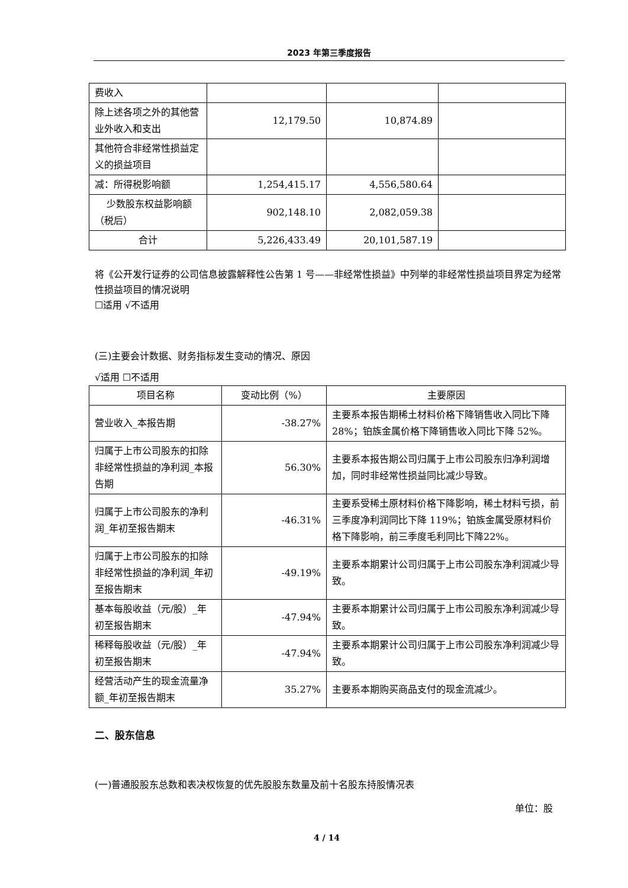2023 年第三季度报告
| 费收入 | | | |
| 除上述各项之外的其他营业外收入和支出 | 12,179.50 | 10,874.89 | |
| 其他符合非经常性损益定义的损益项目 | | | |
| 减：所得税影响额 | 1,254,415.17 | 4,556,580.64 | |
| 少数股东权益影响额（税后） | 902,148.10 | 2,082,059.38 | |
| 合计 | 5,226,433.49 | 20,101,587.19 | |
将《公开发行证券的公司信息披露解释性公告第 1 号——非经常性损益》中列举的非经常性损益项目界定为经常性损益项目的情况说明
☐适用 √不适用
(三)主要会计数据、财务指标发生变动的情况、原因
√适用 ☐不适用
| 项目名称 | 变动比例（%） | 主要原因 |
| --- | --- | --- |
| 营业收入_本报告期 | -38.27% | 主要系本报告期稀土材料价格下降销售收入同比下降 28%；铂族金属价格下降销售收入同比下降 52%。 |
| 归属于上市公司股东的扣除非经常性损益的净利润_本报告期 | 56.30% | 主要系本报告期公司归属于上市公司股东归净利润增加，同时非经常性损益同比减少导致。 |
| 归属于上市公司股东的净利润_年初至报告期末 | -46.31% | 主要系受稀土原材料价格下降影响，稀土材料亏损，前三季度净利润同比下降 119%；铂族金属受原材料价格下降影响，前三季度毛利同比下降22%。 |
| 归属于上市公司股东的扣除非经常性损益的净利润_年初至报告期末 | -49.19% | 主要系本期累计公司归属于上市公司股东净利润减少导致。 |
| 基本每股收益（元/股）_年初至报告期末 | -47.94% | 主要系本期累计公司归属于上市公司股东净利润减少导致。 |
| 稀释每股收益（元/股）_年初至报告期末 | -47.94% | 主要系本期累计公司归属于上市公司股东净利润减少导致。 |
| 经营活动产生的现金流量净额_年初至报告期末 | 35.27% | 主要系本期购买商品支付的现金流减少。 |
二、股东信息
(一)普通股股东总数和表决权恢复的优先股股东数量及前十名股东持股情况表
单位：股
4 / 14